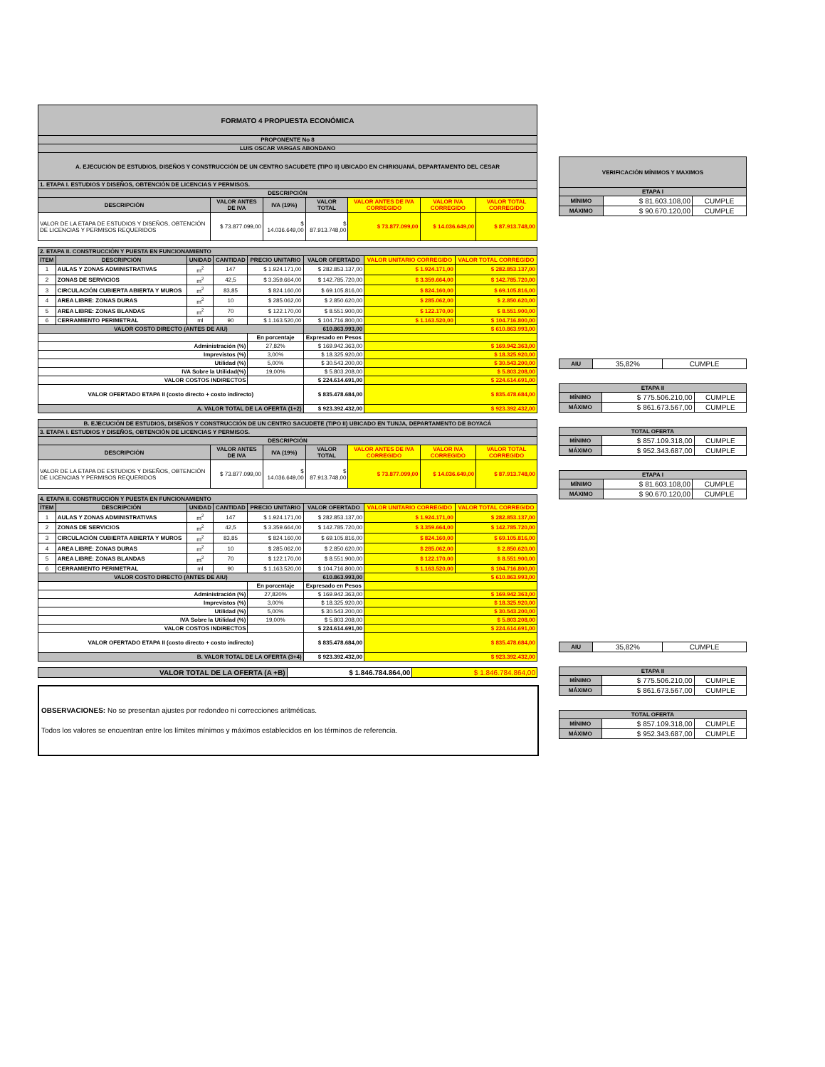| FORMATO 4 PROPUESTA ECONÓMICA | | | | | | |
| --- | --- | --- | --- | --- | --- | --- |
| PROPONENTE No 8 | | | | | | |
| LUIS OSCAR VARGAS ABONDANO | | | | | | |
| A. EJECUCIÓN DE ESTUDIOS, DISEÑOS Y CONSTRUCCIÓN DE UN CENTRO SACUDETE (TIPO II) UBICADO EN CHIRIGUANÁ, DEPARTAMENTO DEL CESAR | | | | | | |
| 1. ETAPA I. ESTUDIOS Y DISEÑOS, OBTENCIÓN DE LICENCIAS Y PERMISOS. | | | | | | |
| DESCRIPCIÓN | | | | | | |
| DESCRIPCIÓN | VALOR ANTES DE IVA | IVA (19%) | VALOR TOTAL | VALOR ANTES DE IVA CORREGIDO | VALOR IVA CORREGIDO | VALOR TOTAL CORREGIDO |
| VALOR DE LA ETAPA DE ESTUDIOS Y DISEÑOS, OBTENCIÓN DE LICENCIAS Y PERMISOS REQUERIDOS | $ 73.877.099,00 | $ 14.036.649,00 | $ 87.913.748,00 | $ 73.877.099,00 | $ 14.036.649,00 | $ 87.913.748,00 |
| 2. ETAPA II. CONSTRUCCIÓN Y PUESTA EN FUNCIONAMIENTO | | | | | | | |
| ÍTEM | DESCRIPCIÓN | UNIDAD | CANTIDAD | PRECIO UNITARIO | VALOR OFERTADO | VALOR UNITARIO CORREGIDO | VALOR TOTAL CORREGIDO |
| 1 | AULAS Y ZONAS ADMINISTRATIVAS | m<sup>2</sup> | 147 | $ 1.924.171,00 | $ 282.853.137,00 | $ 1.924.171,00 | $ 282.853.137,00 |
| 2 | ZONAS DE SERVICIOS | m<sup>2</sup> | 42,5 | $ 3.359.664,00 | $ 142.785.720,00 | $ 3.359.664,00 | $ 142.785.720,00 |
| 3 | CIRCULACIÓN CUBIERTA ABIERTA Y MUROS | m<sup>2</sup> | 83,85 | $ 824.160,00 | $ 69.105.816,00 | $ 824.160,00 | $ 69.105.816,00 |
| 4 | AREA LIBRE: ZONAS DURAS | m<sup>2</sup> | 10 | $ 285.062,00 | $ 2.850.620,00 | $ 285.062,00 | $ 2.850.620,00 |
| 5 | AREA LIBRE: ZONAS BLANDAS | m<sup>2</sup> | 70 | $ 122.170,00 | $ 8.551.900,00 | $ 122.170,00 | $ 8.551.900,00 |
| 6 | CERRAMIENTO PERIMETRAL | ml | 90 | $ 1.163.520,00 | $ 104.716.800,00 | $ 1.163.520,00 | $ 104.716.800,00 |
| VALOR COSTO DIRECTO (ANTES DE AIU) | | | | | 610.863.993,00 | $ 610.863.993,00 | |
| | | | | En porcentaje | Expresado en Pesos | | |
| Administración (%) | | | | 27,82% | $ 169.942.363,00 | $ 169.942.363,00 | |
| Imprevistos (%) | | | | 3,00% | $ 18.325.920,00 | $ 18.325.920,00 | |
| Utilidad (%) | | | | 5,00% | $ 30.543.200,00 | $ 30.543.200,00 | |
| IVA Sobre la Utilidad(%) | | | | 19,00% | $ 5.803.208,00 | $ 5.803.208,00 | |
| VALOR COSTOS INDIRECTOS | | | | | $ 224.614.691,00 | $ 224.614.691,00 | |
| VALOR OFERTADO ETAPA II (costo directo + costo indirecto) | | | | | $ 835.478.684,00 | $ 835.478.684,00 | |
| A. VALOR TOTAL DE LA OFERTA (1+2) | | | | | $ 923.392.432,00 | $ 923.392.432,00 | |
| B. EJECUCIÓN DE ESTUDIOS, DISEÑOS Y CONSTRUCCIÓN DE UN CENTRO SACUDETE (TIPO II) UBICADO EN TUNJA, DEPARTAMENTO DE BOYACÁ | | | | | | |
| --- | --- | --- | --- | --- | --- | --- |
| 3. ETAPA I. ESTUDIOS Y DISEÑOS, OBTENCIÓN DE LICENCIAS Y PERMISOS. | | | | | | |
| DESCRIPCIÓN | | | | | | |
| DESCRIPCIÓN | VALOR ANTES DE IVA | IVA (19%) | VALOR TOTAL | VALOR ANTES DE IVA CORREGIDO | VALOR IVA CORREGIDO | VALOR TOTAL CORREGIDO |
| VALOR DE LA ETAPA DE ESTUDIOS Y DISEÑOS, OBTENCIÓN DE LICENCIAS Y PERMISOS REQUERIDOS | $ 73.877.099,00 | $ 14.036.649,00 | $ 87.913.748,00 | $ 73.877.099,00 | $ 14.036.649,00 | $ 87.913.748,00 |
| 4. ETAPA II. CONSTRUCCIÓN Y PUESTA EN FUNCIONAMIENTO | | | | | | | |
| ÍTEM | DESCRIPCIÓN | UNIDAD | CANTIDAD | PRECIO UNITARIO | VALOR OFERTADO | VALOR UNITARIO CORREGIDO | VALOR TOTAL CORREGIDO |
| 1 | AULAS Y ZONAS ADMINISTRATIVAS | m<sup>2</sup> | 147 | $ 1.924.171,00 | $ 282.853.137,00 | $ 1.924.171,00 | $ 282.853.137,00 |
| 2 | ZONAS DE SERVICIOS | m<sup>2</sup> | 42,5 | $ 3.359.664,00 | $ 142.785.720,00 | $ 3.359.664,00 | $ 142.785.720,00 |
| 3 | CIRCULACIÓN CUBIERTA ABIERTA Y MUROS | m<sup>2</sup> | 83,85 | $ 824.160,00 | $ 69.105.816,00 | $ 824.160,00 | $ 69.105.816,00 |
| 4 | AREA LIBRE: ZONAS DURAS | m<sup>2</sup> | 10 | $ 285.062,00 | $ 2.850.620,00 | $ 285.062,00 | $ 2.850.620,00 |
| 5 | AREA LIBRE: ZONAS BLANDAS | m<sup>2</sup> | 70 | $ 122.170,00 | $ 8.551.900,00 | $ 122.170,00 | $ 8.551.900,00 |
| 6 | CERRAMIENTO PERIMETRAL | ml | 90 | $ 1.163.520,00 | $ 104.716.800,00 | $ 1.163.520,00 | $ 104.716.800,00 |
| VALOR COSTO DIRECTO (ANTES DE AIU) | | | | | 610.863.993,00 | $ 610.863.993,00 | |
| | | | | En porcentaje | Expresado en Pesos | | |
| Administración (%) | | | | 27,820% | $ 169.942.363,00 | $ 169.942.363,00 | |
| Imprevistos (%) | | | | 3,00% | $ 18.325.920,00 | $ 18.325.920,00 | |
| Utilidad (%) | | | | 5,00% | $ 30.543.200,00 | $ 30.543.200,00 | |
| IVA Sobre la Utilidad (%) | | | | 19,00% | $ 5.803.208,00 | $ 5.803.208,00 | |
| VALOR COSTOS INDIRECTOS | | | | | $ 224.614.691,00 | $ 224.614.691,00 | |
| VALOR OFERTADO ETAPA II (costo directo + costo indirecto) | | | | | $ 835.478.684,00 | $ 835.478.684,00 | |
| B. VALOR TOTAL DE LA OFERTA (3+4) | | | | | $ 923.392.432,00 | $ 923.392.432,00 | |
| VALOR TOTAL DE LA OFERTA (A +B) | $ 1.846.784.864,00 | $ 1.846.784.864,00 |
OBSERVACIONES: No se presentan ajustes por redondeo ni correcciones aritméticas.
Todos los valores se encuentran entre los límites mínimos y máximos establecidos en los términos de referencia.
| VERIFICACIÓN MÍNIMOS Y MAXIMOS | | |
| --- | --- | --- |
| ETAPA I | | |
| MÍNIMO | $ 81.603.108,00 | CUMPLE |
| MÁXIMO | $ 90.670.120,00 | CUMPLE |
| AIU | 35,82% | CUMPLE |
| ETAPA II | | |
| --- | --- | --- |
| MÍNIMO | $ 775.506.210,00 | CUMPLE |
| MÁXIMO | $ 861.673.567,00 | CUMPLE |
| TOTAL OFERTA | | |
| --- | --- | --- |
| MÍNIMO | $ 857.109.318,00 | CUMPLE |
| MÁXIMO | $ 952.343.687,00 | CUMPLE |
| ETAPA I | | |
| --- | --- | --- |
| MÍNIMO | $ 81.603.108,00 | CUMPLE |
| MÁXIMO | $ 90.670.120,00 | CUMPLE |
| AIU | 35,82% | CUMPLE |
| ETAPA II | | |
| --- | --- | --- |
| MÍNIMO | $ 775.506.210,00 | CUMPLE |
| MÁXIMO | $ 861.673.567,00 | CUMPLE |
| TOTAL OFERTA | | |
| --- | --- | --- |
| MÍNIMO | $ 857.109.318,00 | CUMPLE |
| MÁXIMO | $ 952.343.687,00 | CUMPLE |